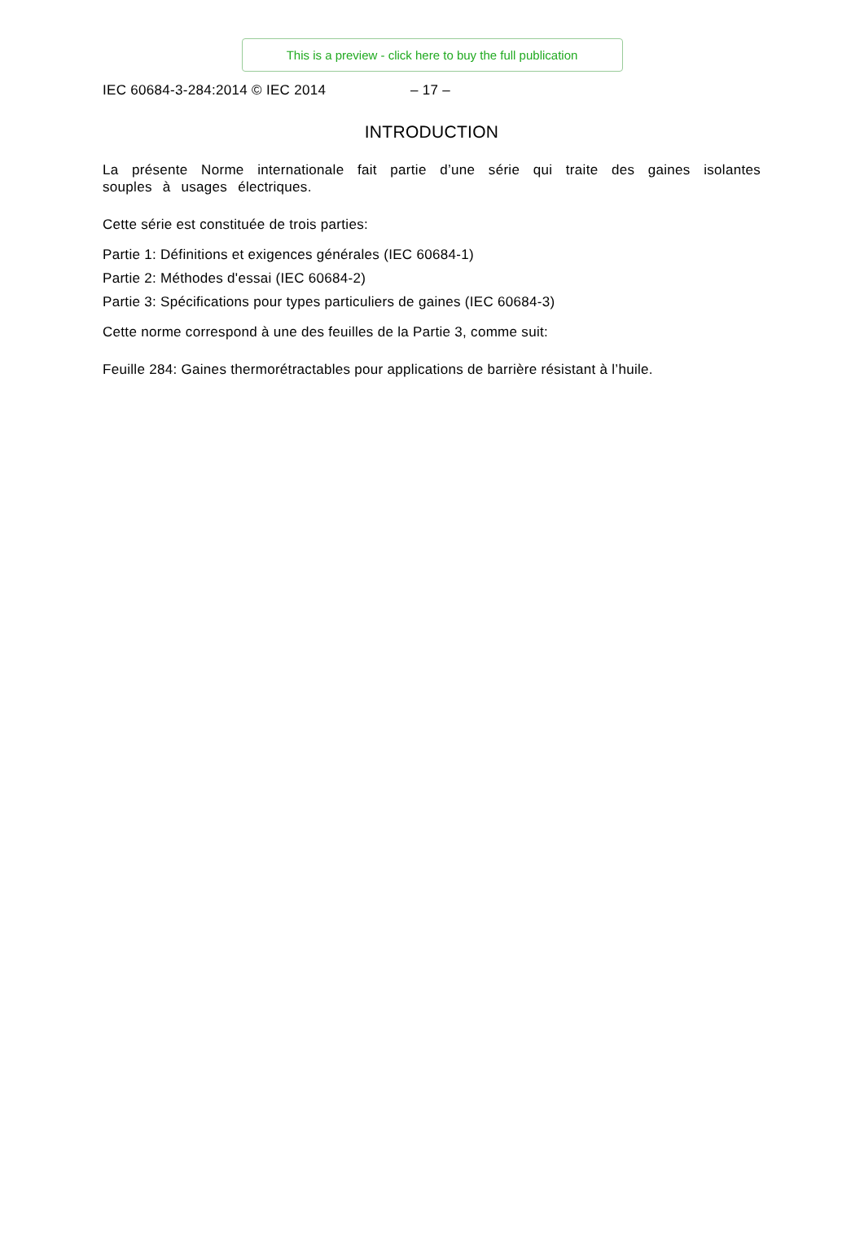This is a preview - click here to buy the full publication
IEC 60684-3-284:2014 © IEC 2014 – 17 –
INTRODUCTION
La présente Norme internationale fait partie d’une série qui traite des gaines isolantes souples à usages électriques.
Cette série est constituée de trois parties:
Partie 1: Définitions et exigences générales (IEC 60684-1)
Partie 2: Méthodes d'essai (IEC 60684-2)
Partie 3: Spécifications pour types particuliers de gaines (IEC 60684-3)
Cette norme correspond à une des feuilles de la Partie 3, comme suit:
Feuille 284: Gaines thermorétractables pour applications de barrière résistant à l’huile.